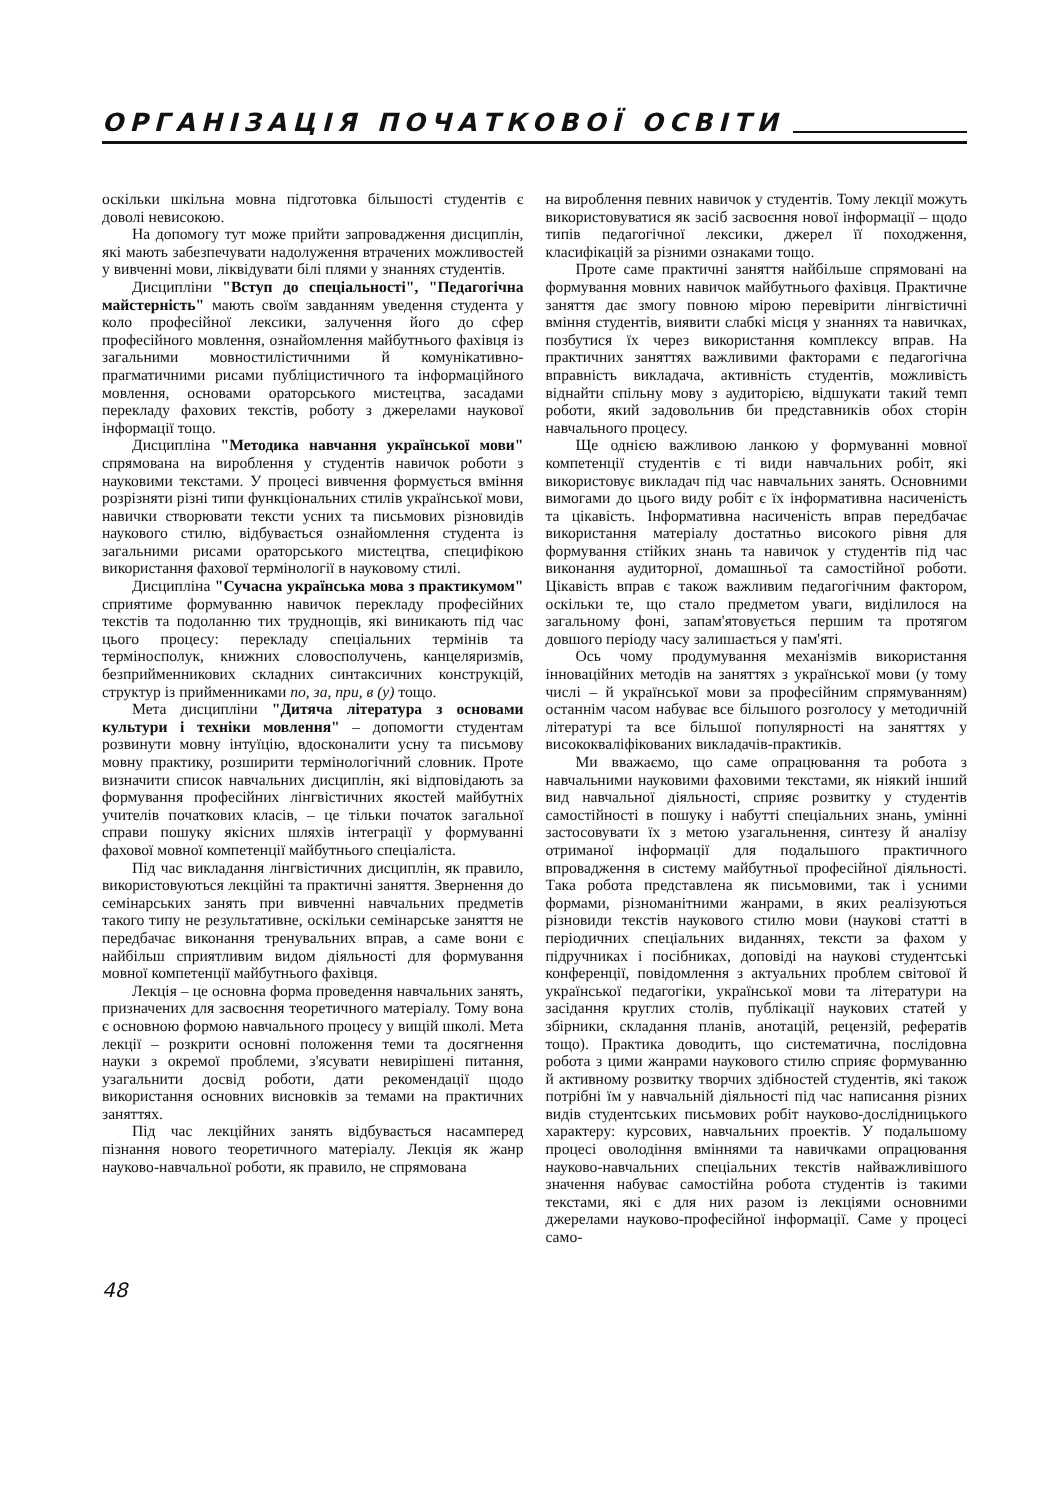ОРГАНІЗАЦІЯ ПОЧАТКОВОЇ ОСВІТИ
оскільки шкільна мовна підготовка більшості студентів є доволі невисокою.
На допомогу тут може прийти запровадження дисциплін, які мають забезпечувати надолуження втрачених можливостей у вивченні мови, ліквідувати білі плями у знаннях студентів.
Дисципліни "Вступ до спеціальності", "Педагогічна майстерність" мають своїм завданням уведення студента у коло професійної лексики, залучення його до сфер професійного мовлення, ознайомлення майбутнього фахівця із загальними мовностилістичними й комунікативно-прагматичними рисами публіцистичного та інформаційного мовлення, основами ораторського мистецтва, засадами перекладу фахових текстів, роботу з джерелами наукової інформації тощо.
Дисципліна "Методика навчання української мови" спрямована на вироблення у студентів навичок роботи з науковими текстами. У процесі вивчення формується вміння розрізняти різні типи функціональних стилів української мови, навички створювати тексти усних та письмових різновидів наукового стилю, відбувається ознайомлення студента із загальними рисами ораторського мистецтва, специфікою використання фахової термінології в науковому стилі.
Дисципліна "Сучасна українська мова з практикумом" сприятиме формуванню навичок перекладу професійних текстів та подоланню тих труднощів, які виникають під час цього процесу: перекладу спеціальних термінів та терміносполук, книжних словосполучень, канцеляризмів, безприйменникових складних синтаксичних конструкцій, структур із прийменниками по, за, при, в (у) тощо.
Мета дисципліни "Дитяча література з основами культури і техніки мовлення" – допомогти студентам розвинути мовну інтуїцію, вдосконалити усну та письмову мовну практику, розширити термінологічний словник. Проте визначити список навчальних дисциплін, які відповідають за формування професійних лінгвістичних якостей майбутніх учителів початкових класів, – це тільки початок загальної справи пошуку якісних шляхів інтеграції у формуванні фахової мовної компетенції майбутнього спеціаліста.
Під час викладання лінгвістичних дисциплін, як правило, використовуються лекційні та практичні заняття. Звернення до семінарських занять при вивченні навчальних предметів такого типу не результативне, оскільки семінарське заняття не передбачає виконання тренувальних вправ, а саме вони є найбільш сприятливим видом діяльності для формування мовної компетенції майбутнього фахівця.
Лекція – це основна форма проведення навчальних занять, призначених для засвоєння теоретичного матеріалу. Тому вона є основною формою навчального процесу у вищій школі. Мета лекції – розкрити основні положення теми та досягнення науки з окремої проблеми, з'ясувати невирішені питання, узагальнити досвід роботи, дати рекомендації щодо використання основних висновків за темами на практичних заняттях.
Під час лекційних занять відбувається насамперед пізнання нового теоретичного матеріалу. Лекція як жанр науково-навчальної роботи, як правило, не спрямована
на вироблення певних навичок у студентів. Тому лекції можуть використовуватися як засіб засвоєння нової інформації – щодо типів педагогічної лексики, джерел її походження, класифікацій за різними ознаками тощо.
Проте саме практичні заняття найбільше спрямовані на формування мовних навичок майбутнього фахівця. Практичне заняття дає змогу повною мірою перевірити лінгвістичні вміння студентів, виявити слабкі місця у знаннях та навичках, позбутися їх через використання комплексу вправ. На практичних заняттях важливими факторами є педагогічна вправність викладача, активність студентів, можливість віднайти спільну мову з аудиторією, відшукати такий темп роботи, який задовольнив би представників обох сторін навчального процесу.
Ще однією важливою ланкою у формуванні мовної компетенції студентів є ті види навчальних робіт, які використовує викладач під час навчальних занять. Основними вимогами до цього виду робіт є їх інформативна насиченість та цікавість. Інформативна насиченість вправ передбачає використання матеріалу достатньо високого рівня для формування стійких знань та навичок у студентів під час виконання аудиторної, домашньої та самостійної роботи. Цікавість вправ є також важливим педагогічним фактором, оскільки те, що стало предметом уваги, виділилося на загальному фоні, запам'ятовується першим та протягом довшого періоду часу залишається у пам'яті.
Ось чому продумування механізмів використання інноваційних методів на заняттях з української мови (у тому числі – й української мови за професійним спрямуванням) останнім часом набуває все більшого розголосу у методичній літературі та все більшої популярності на заняттях у висококваліфікованих викладачів-практиків.
Ми вважаємо, що саме опрацювання та робота з навчальними науковими фаховими текстами, як ніякий інший вид навчальної діяльності, сприяє розвитку у студентів самостійності в пошуку і набутті спеціальних знань, умінні застосовувати їх з метою узагальнення, синтезу й аналізу отриманої інформації для подальшого практичного впровадження в систему майбутньої професійної діяльності. Така робота представлена як письмовими, так і усними формами, різноманітними жанрами, в яких реалізуються різновиди текстів наукового стилю мови (наукові статті в періодичних спеціальних виданнях, тексти за фахом у підручниках і посібниках, доповіді на наукові студентські конференції, повідомлення з актуальних проблем світової й української педагогіки, української мови та літератури на засідання круглих столів, публікації наукових статей у збірники, складання планів, анотацій, рецензій, рефератів тощо). Практика доводить, що систематична, послідовна робота з цими жанрами наукового стилю сприяє формуванню й активному розвитку творчих здібностей студентів, які також потрібні їм у навчальній діяльності під час написання різних видів студентських письмових робіт науково-дослідницького характеру: курсових, навчальних проектів. У подальшому процесі оволодіння вміннями та навичками опрацювання науково-навчальних спеціальних текстів найважливішого значення набуває самостійна робота студентів із такими текстами, які є для них разом із лекціями основними джерелами науково-професійної інформації. Саме у процесі само-
48